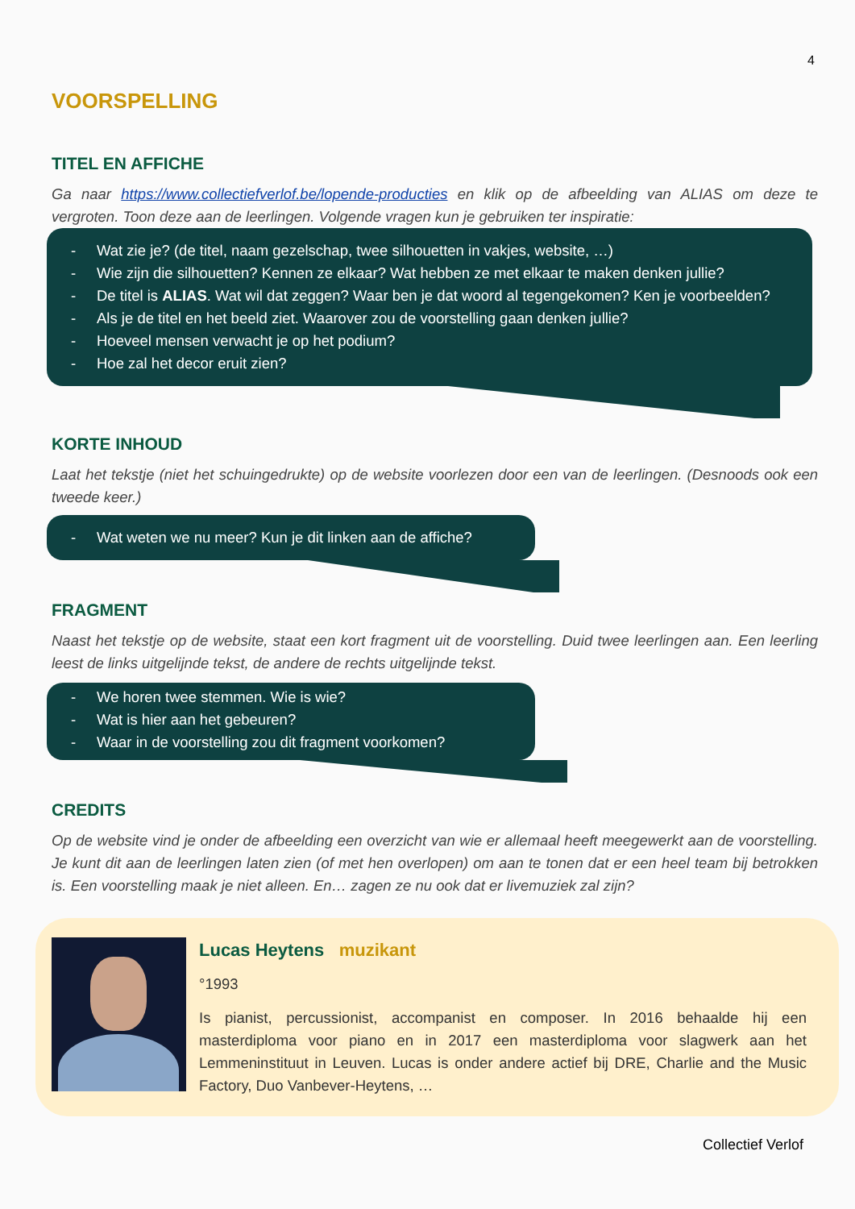4
VOORSPELLING
TITEL EN AFFICHE
Ga naar https://www.collectiefverlof.be/lopende-producties en klik op de afbeelding van ALIAS om deze te vergroten. Toon deze aan de leerlingen. Volgende vragen kun je gebruiken ter inspiratie:
- Wat zie je? (de titel, naam gezelschap, twee silhouetten in vakjes, website, …)
- Wie zijn die silhouetten? Kennen ze elkaar? Wat hebben ze met elkaar te maken denken jullie?
- De titel is ALIAS. Wat wil dat zeggen? Waar ben je dat woord al tegengekomen? Ken je voorbeelden?
- Als je de titel en het beeld ziet. Waarover zou de voorstelling gaan denken jullie?
- Hoeveel mensen verwacht je op het podium?
- Hoe zal het decor eruit zien?
KORTE INHOUD
Laat het tekstje (niet het schuingedrukte) op de website voorlezen door een van de leerlingen. (Desnoods ook een tweede keer.)
- Wat weten we nu meer? Kun je dit linken aan de affiche?
FRAGMENT
Naast het tekstje op de website, staat een kort fragment uit de voorstelling. Duid twee leerlingen aan. Een leerling leest de links uitgelijnde tekst, de andere de rechts uitgelijnde tekst.
- We horen twee stemmen. Wie is wie?
- Wat is hier aan het gebeuren?
- Waar in de voorstelling zou dit fragment voorkomen?
CREDITS
Op de website vind je onder de afbeelding een overzicht van wie er allemaal heeft meegewerkt aan de voorstelling. Je kunt dit aan de leerlingen laten zien (of met hen overlopen) om aan te tonen dat er een heel team bij betrokken is. Een voorstelling maak je niet alleen. En… zagen ze nu ook dat er livemuziek zal zijn?
Lucas Heytens muzikant
°1993
Is pianist, percussionist, accompanist en composer. In 2016 behaalde hij een masterdiploma voor piano en in 2017 een masterdiploma voor slagwerk aan het Lemmeninstituut in Leuven. Lucas is onder andere actief bij DRE, Charlie and the Music Factory, Duo Vanbever-Heytens, …
Collectief Verlof